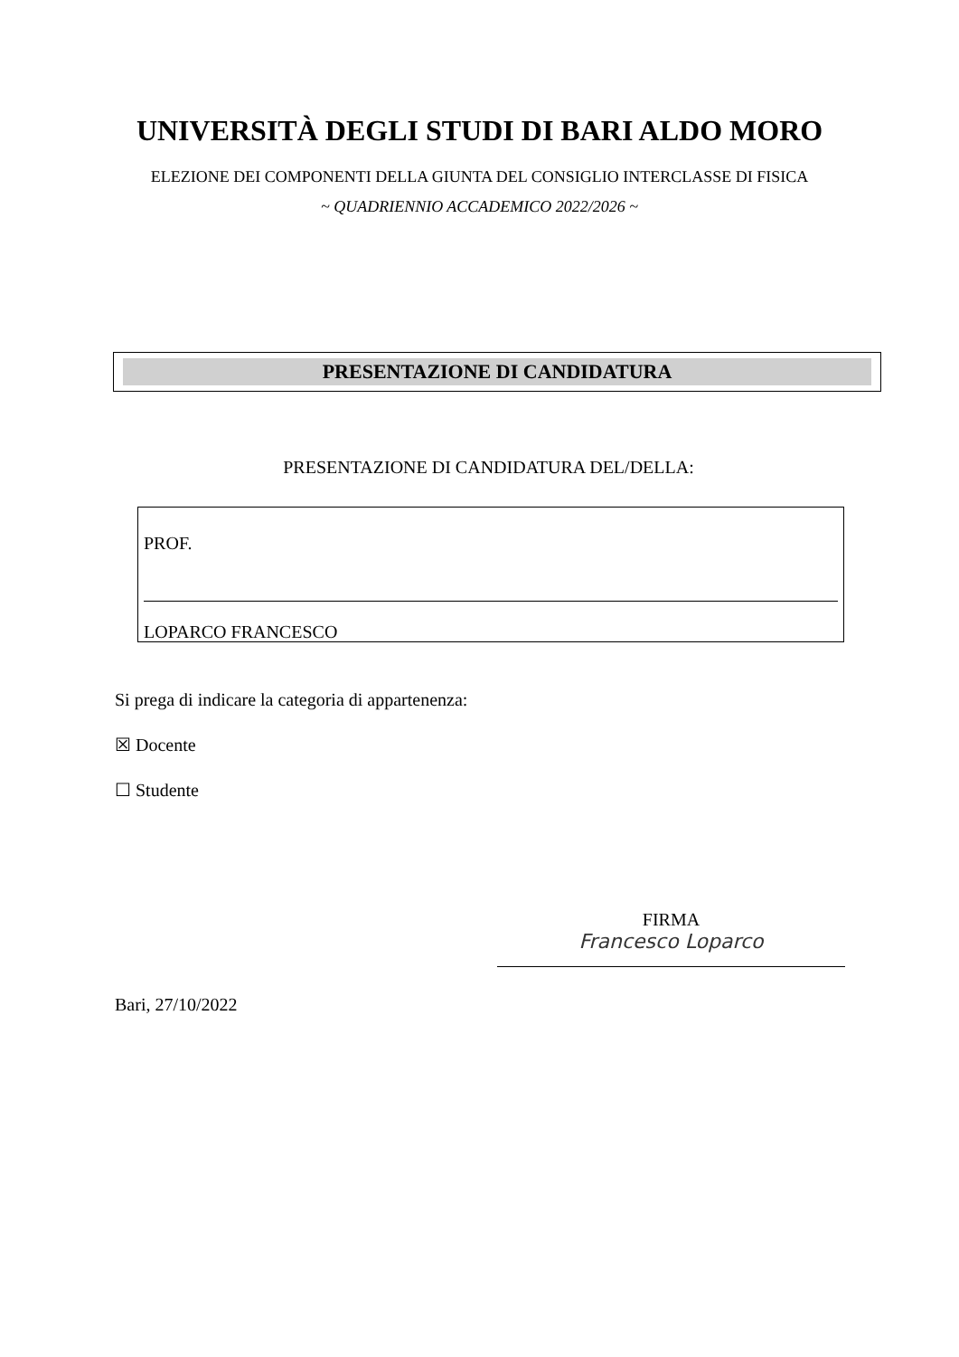UNIVERSITÀ DEGLI STUDI DI BARI ALDO MORO
ELEZIONE DEI COMPONENTI DELLA GIUNTA DEL CONSIGLIO INTERCLASSE DI FISICA
~ QUADRIENNIO ACCADEMICO 2022/2026 ~
PRESENTAZIONE DI CANDIDATURA
PRESENTAZIONE DI CANDIDATURA DEL/DELLA:
PROF.
LOPARCO FRANCESCO
Si prega di indicare la categoria di appartenenza:
☒ Docente
☐ Studente
FIRMA
Francesco Loparco
Bari, 27/10/2022